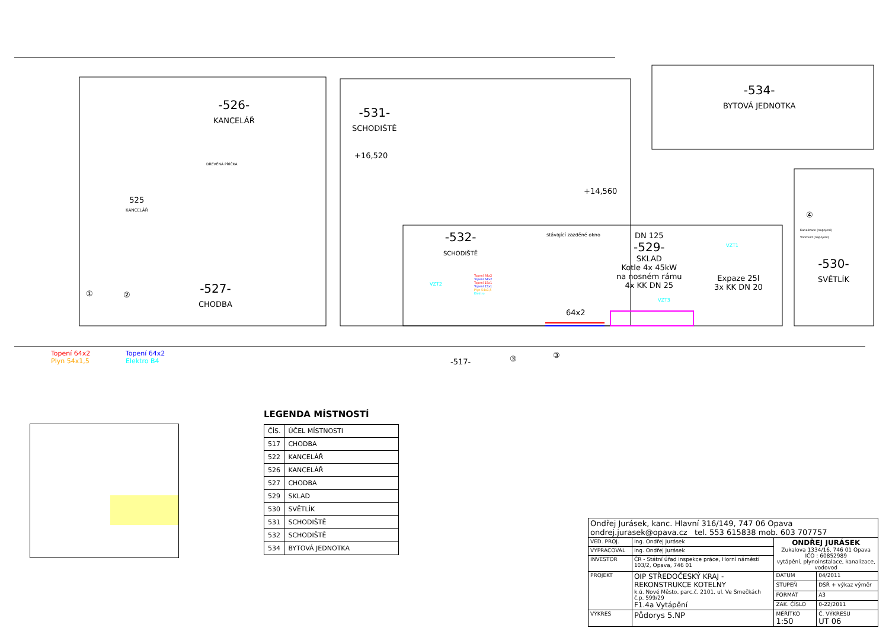-526-
KANCELÁŘ
DŘEVĚNÁ PŘÍČKA
525
KANCELÁŘ
-527-
CHODBA
-531-
SCHODIŠTĚ
+16,520
+14,560
-532-
SCHODIŠTĚ
stávající zazděné okno
DN 125
-529-
SKLAD
Kotle 4x 45kW
na nosném rámu
4x KK DN 25
Expaze 25l
3x KK DN 20
VZT1
VZT2
VZT3
64x2
Topení 64x2
Topení 64x2
Topení 15x1
Topení 15x1
Plyn 54x1,5
Elektro
-530-
SVĚTLÍK
Kanalizace (napojení)
Vodovod (napojení)
-534-
BYTOVÁ JEDNOTKA
① ②
③ ③
④
Topení 64x2
Plyn 54x1,5
Topení 64x2
Elektro B4
-517-
LEGENDA MÍSTNOSTÍ
| ČÍS. | ÚČEL MÍSTNOSTI |
| --- | --- |
| 517 | CHODBA |
| 522 | KANCELÁŘ |
| 526 | KANCELÁŘ |
| 527 | CHODBA |
| 529 | SKLAD |
| 530 | SVĚTLÍK |
| 531 | SCHODIŠTĚ |
| 532 | SCHODIŠTĚ |
| 534 | BYTOVÁ JEDNOTKA |
| Ondřej Jurásek, kanc. Hlavní 316/149, 747 06 Opava ondrej.jurasek@opava.cz tel. 553 615838 mob. 603 707757 | | | |
| VED. PROJ. | Ing. Ondřej Jurásek | ONDŘEJ JURÁSEK Zukalova 1334/16, 746 01 Opava IČO : 60852989 vytápění, plynoinstalace, kanalizace, vodovod | |
| VYPRACOVAL | Ing. Ondřej Jurásek | | |
| INVESTOR | ČR - Státní úřad inspekce práce, Horní náměstí 103/2, Opava, 746 01 | | |
| PROJEKT | OIP STŘEDOČESKÝ KRAJ - REKONSTRUKCE KOTELNY k.ú. Nové Město, parc.č. 2101, ul. Ve Smečkách č.p. 599/29 F1.4a Vytápění | DATUM | 04/2011 |
| | | STUPEŇ | DSŘ + výkaz výměr |
| | | FORMÁT | A3 |
| | | ZAK. ČÍSLO | 0-22/2011 |
| VÝKRES | Půdorys 5.NP | MĚŘÍTKO 1:50 | Č. VÝKRESU UT 06 |